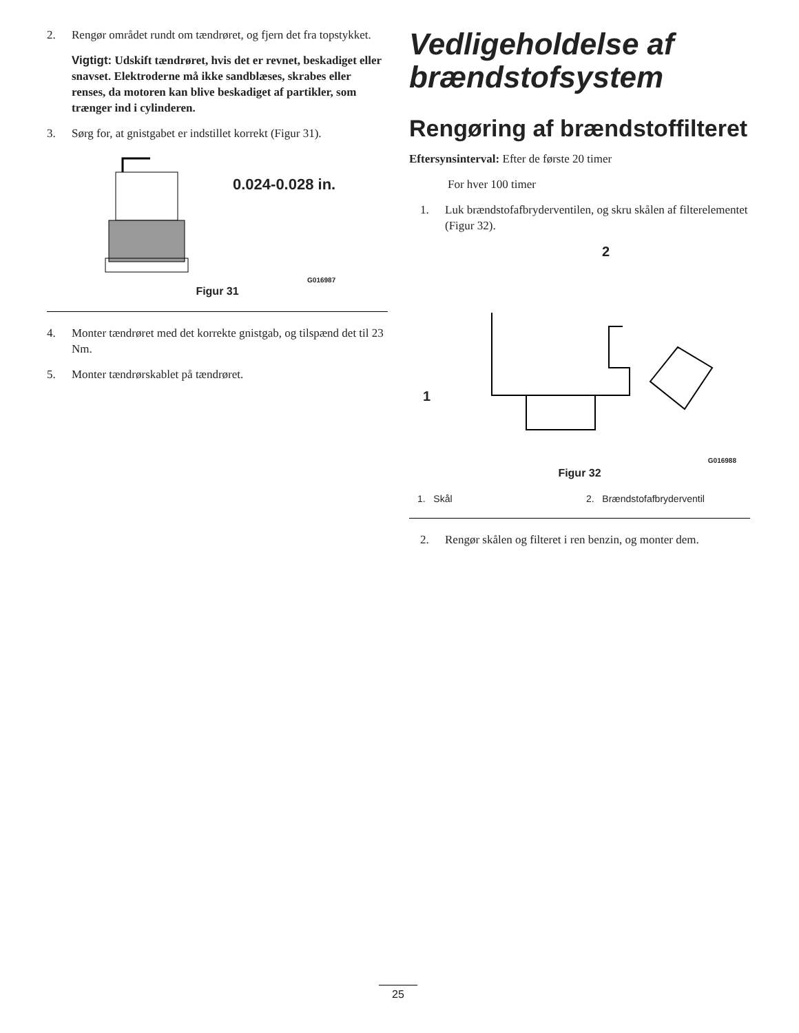2. Rengør området rundt om tændrøret, og fjern det fra topstykket.
Vigtigt: Udskift tændrøret, hvis det er revnet, beskadiget eller snavset. Elektroderne må ikke sandblæses, skrabes eller renses, da motoren kan blive beskadiget af partikler, som trænger ind i cylinderen.
3. Sørg for, at gnistgabet er indstillet korrekt (Figur 31).
0.024-0.028 in.
G016987
Figur 31
4. Monter tændrøret med det korrekte gnistgab, og tilspænd det til 23 Nm.
5. Monter tændrørskablet på tændrøret.
Vedligeholdelse af brændstofsystem
Rengøring af brændstoffilteret
Eftersynsinterval: Efter de første 20 timer
For hver 100 timer
1. Luk brændstofafbryderventilen, og skru skålen af filterelementet (Figur 32).
2
1
G016988
Figur 32
1. Skål 2. Brændstofafbryderventil
2. Rengør skålen og filteret i ren benzin, og monter dem.
25